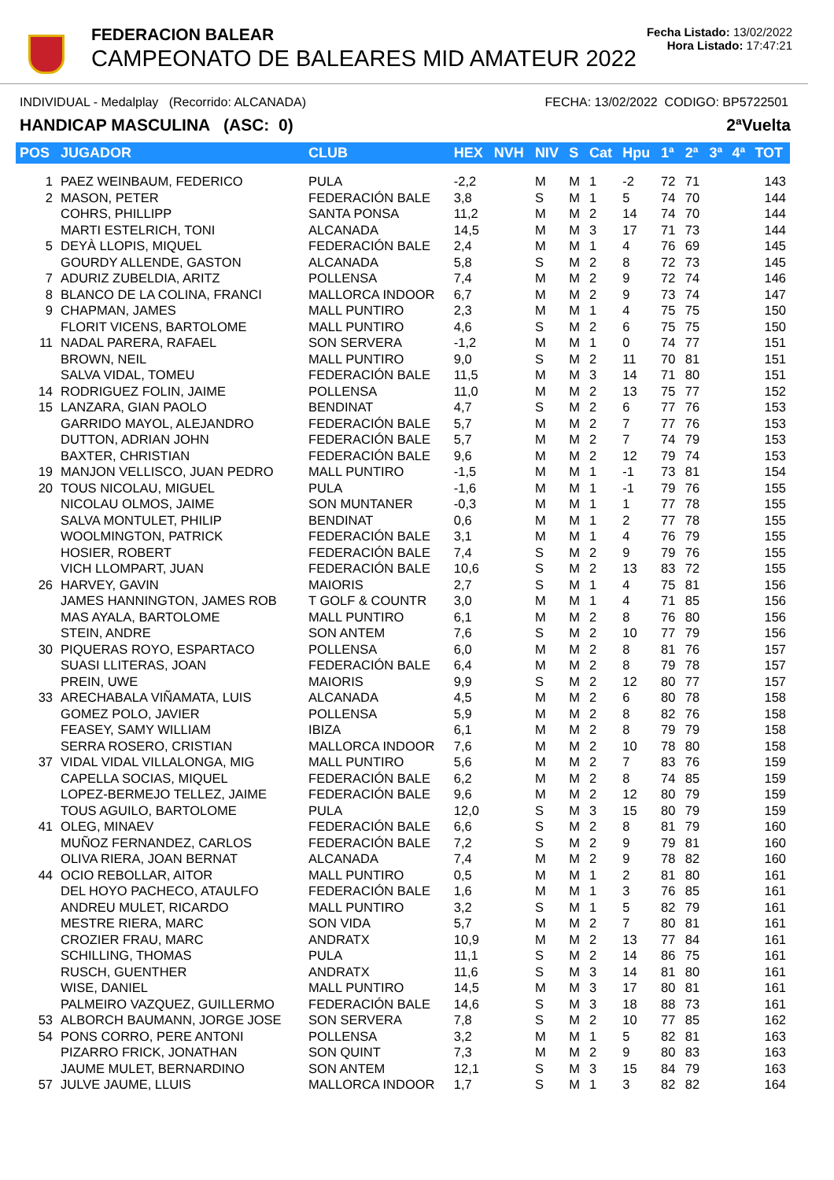FEDERACION BALEAR
CAMPEONATO DE BALEARES MID AMATEUR 2022
Fecha Listado: 13/02/2022
Hora Listado: 17:47:21
INDIVIDUAL - Medalplay (Recorrido: ALCANADA) FECHA: 13/02/2022 CODIGO: BP5722501
HANDICAP MASCULINA (ASC: 0) 2ªVuelta
| POS | JUGADOR | CLUB | HEX | NVH | NIV | S | Cat | Hpu | 1ª | 2ª | 3ª | 4ª | TOT |
| --- | --- | --- | --- | --- | --- | --- | --- | --- | --- | --- | --- | --- | --- |
| 1 | PAEZ WEINBAUM, FEDERICO | PULA | -2,2 | | M | M | 1 | -2 | 72 | 71 | | | 143 |
| 2 | MASON, PETER | FEDERACIÓN BALE | 3,8 | | S | M | 1 | 5 | 74 | 70 | | | 144 |
| | COHRS, PHILLIPP | SANTA PONSA | 11,2 | | M | M | 2 | 14 | 74 | 70 | | | 144 |
| | MARTI ESTELRICH, TONI | ALCANADA | 14,5 | | M | M | 3 | 17 | 71 | 73 | | | 144 |
| 5 | DEYÀ LLOPIS, MIQUEL | FEDERACIÓN BALE | 2,4 | | M | M | 1 | 4 | 76 | 69 | | | 145 |
| | GOURDY ALLENDE, GASTON | ALCANADA | 5,8 | | S | M | 2 | 8 | 72 | 73 | | | 145 |
| 7 | ADURIZ ZUBELDIA, ARITZ | POLLENSA | 7,4 | | M | M | 2 | 9 | 72 | 74 | | | 146 |
| 8 | BLANCO DE LA COLINA, FRANCI | MALLORCA INDOOR | 6,7 | | M | M | 2 | 9 | 73 | 74 | | | 147 |
| 9 | CHAPMAN, JAMES | MALL PUNTIRO | 2,3 | | M | M | 1 | 4 | 75 | 75 | | | 150 |
| | FLORIT VICENS, BARTOLOME | MALL PUNTIRO | 4,6 | | S | M | 2 | 6 | 75 | 75 | | | 150 |
| 11 | NADAL PARERA, RAFAEL | SON SERVERA | -1,2 | | M | M | 1 | 0 | 74 | 77 | | | 151 |
| | BROWN, NEIL | MALL PUNTIRO | 9,0 | | S | M | 2 | 11 | 70 | 81 | | | 151 |
| | SALVA VIDAL, TOMEU | FEDERACIÓN BALE | 11,5 | | M | M | 3 | 14 | 71 | 80 | | | 151 |
| 14 | RODRIGUEZ FOLIN, JAIME | POLLENSA | 11,0 | | M | M | 2 | 13 | 75 | 77 | | | 152 |
| 15 | LANZARA, GIAN PAOLO | BENDINAT | 4,7 | | S | M | 2 | 6 | 77 | 76 | | | 153 |
| | GARRIDO MAYOL, ALEJANDRO | FEDERACIÓN BALE | 5,7 | | M | M | 2 | 7 | 77 | 76 | | | 153 |
| | DUTTON, ADRIAN JOHN | FEDERACIÓN BALE | 5,7 | | M | M | 2 | 7 | 74 | 79 | | | 153 |
| | BAXTER, CHRISTIAN | FEDERACIÓN BALE | 9,6 | | M | M | 2 | 12 | 79 | 74 | | | 153 |
| 19 | MANJON VELLISCO, JUAN PEDRO | MALL PUNTIRO | -1,5 | | M | M | 1 | -1 | 73 | 81 | | | 154 |
| 20 | TOUS NICOLAU, MIGUEL | PULA | -1,6 | | M | M | 1 | -1 | 79 | 76 | | | 155 |
| | NICOLAU OLMOS, JAIME | SON MUNTANER | -0,3 | | M | M | 1 | 1 | 77 | 78 | | | 155 |
| | SALVA MONTULET, PHILIP | BENDINAT | 0,6 | | M | M | 1 | 2 | 77 | 78 | | | 155 |
| | WOOLMINGTON, PATRICK | FEDERACIÓN BALE | 3,1 | | M | M | 1 | 4 | 76 | 79 | | | 155 |
| | HOSIER, ROBERT | FEDERACIÓN BALE | 7,4 | | S | M | 2 | 9 | 79 | 76 | | | 155 |
| | VICH LLOMPART, JUAN | FEDERACIÓN BALE | 10,6 | | S | M | 2 | 13 | 83 | 72 | | | 155 |
| 26 | HARVEY, GAVIN | MAIORIS | 2,7 | | S | M | 1 | 4 | 75 | 81 | | | 156 |
| | JAMES HANNINGTON, JAMES ROB | T GOLF & COUNTR | 3,0 | | M | M | 1 | 4 | 71 | 85 | | | 156 |
| | MAS AYALA, BARTOLOME | MALL PUNTIRO | 6,1 | | M | M | 2 | 8 | 76 | 80 | | | 156 |
| | STEIN, ANDRE | SON ANTEM | 7,6 | | S | M | 2 | 10 | 77 | 79 | | | 156 |
| 30 | PIQUERAS ROYO, ESPARTACO | POLLENSA | 6,0 | | M | M | 2 | 8 | 81 | 76 | | | 157 |
| | SUASI LLITERAS, JOAN | FEDERACIÓN BALE | 6,4 | | M | M | 2 | 8 | 79 | 78 | | | 157 |
| | PREIN, UWE | MAIORIS | 9,9 | | S | M | 2 | 12 | 80 | 77 | | | 157 |
| 33 | ARECHABALA VIÑAMATA, LUIS | ALCANADA | 4,5 | | M | M | 2 | 6 | 80 | 78 | | | 158 |
| | GOMEZ POLO, JAVIER | POLLENSA | 5,9 | | M | M | 2 | 8 | 82 | 76 | | | 158 |
| | FEASEY, SAMY WILLIAM | IBIZA | 6,1 | | M | M | 2 | 8 | 79 | 79 | | | 158 |
| | SERRA ROSERO, CRISTIAN | MALLORCA INDOOR | 7,6 | | M | M | 2 | 10 | 78 | 80 | | | 158 |
| 37 | VIDAL VIDAL VILLALONGA, MIG | MALL PUNTIRO | 5,6 | | M | M | 2 | 7 | 83 | 76 | | | 159 |
| | CAPELLA SOCIAS, MIQUEL | FEDERACIÓN BALE | 6,2 | | M | M | 2 | 8 | 74 | 85 | | | 159 |
| | LOPEZ-BERMEJO TELLEZ, JAIME | FEDERACIÓN BALE | 9,6 | | M | M | 2 | 12 | 80 | 79 | | | 159 |
| | TOUS AGUILO, BARTOLOME | PULA | 12,0 | | S | M | 3 | 15 | 80 | 79 | | | 159 |
| 41 | OLEG, MINAEV | FEDERACIÓN BALE | 6,6 | | S | M | 2 | 8 | 81 | 79 | | | 160 |
| | MUÑOZ FERNANDEZ, CARLOS | FEDERACIÓN BALE | 7,2 | | S | M | 2 | 9 | 79 | 81 | | | 160 |
| | OLIVA RIERA, JOAN BERNAT | ALCANADA | 7,4 | | M | M | 2 | 9 | 78 | 82 | | | 160 |
| 44 | OCIO REBOLLAR, AITOR | MALL PUNTIRO | 0,5 | | M | M | 1 | 2 | 81 | 80 | | | 161 |
| | DEL HOYO PACHECO, ATAULFO | FEDERACIÓN BALE | 1,6 | | M | M | 1 | 3 | 76 | 85 | | | 161 |
| | ANDREU MULET, RICARDO | MALL PUNTIRO | 3,2 | | S | M | 1 | 5 | 82 | 79 | | | 161 |
| | MESTRE RIERA, MARC | SON VIDA | 5,7 | | M | M | 2 | 7 | 80 | 81 | | | 161 |
| | CROZIER FRAU, MARC | ANDRATX | 10,9 | | M | M | 2 | 13 | 77 | 84 | | | 161 |
| | SCHILLING, THOMAS | PULA | 11,1 | | S | M | 2 | 14 | 86 | 75 | | | 161 |
| | RUSCH, GUENTHER | ANDRATX | 11,6 | | S | M | 3 | 14 | 81 | 80 | | | 161 |
| | WISE, DANIEL | MALL PUNTIRO | 14,5 | | M | M | 3 | 17 | 80 | 81 | | | 161 |
| | PALMEIRO VAZQUEZ, GUILLERMO | FEDERACIÓN BALE | 14,6 | | S | M | 3 | 18 | 88 | 73 | | | 161 |
| 53 | ALBORCH BAUMANN, JORGE JOSE | SON SERVERA | 7,8 | | S | M | 2 | 10 | 77 | 85 | | | 162 |
| 54 | PONS CORRO, PERE ANTONI | POLLENSA | 3,2 | | M | M | 1 | 5 | 82 | 81 | | | 163 |
| | PIZARRO FRICK, JONATHAN | SON QUINT | 7,3 | | M | M | 2 | 9 | 80 | 83 | | | 163 |
| | JAUME MULET, BERNARDINO | SON ANTEM | 12,1 | | S | M | 3 | 15 | 84 | 79 | | | 163 |
| 57 | JULVE JAUME, LLUIS | MALLORCA INDOOR | 1,7 | | S | M | 1 | 3 | 82 | 82 | | | 164 |